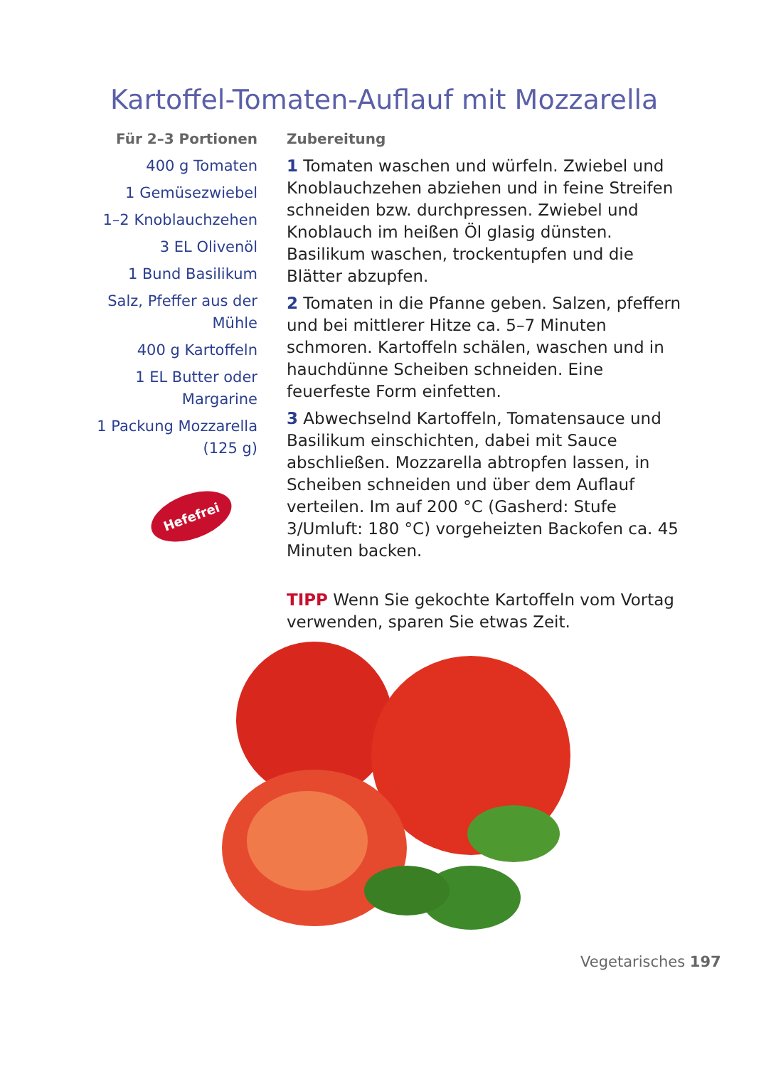Kartoffel-Tomaten-Auflauf mit Mozzarella
Für 2–3 Portionen
400 g Tomaten
1 Gemüsezwiebel
1–2 Knoblauchzehen
3 EL Olivenöl
1 Bund Basilikum
Salz, Pfeffer aus der Mühle
400 g Kartoffeln
1 EL Butter oder Margarine
1 Packung Mozzarella (125 g)
Hefefrei
Zubereitung
1 Tomaten waschen und würfeln. Zwiebel und Knoblauchzehen abziehen und in feine Streifen schneiden bzw. durchpressen. Zwiebel und Knoblauch im heißen Öl glasig dünsten. Basilikum waschen, trockentupfen und die Blätter abzupfen.
2 Tomaten in die Pfanne geben. Salzen, pfeffern und bei mittlerer Hitze ca. 5–7 Minuten schmoren. Kartoffeln schälen, waschen und in hauchdünne Scheiben schneiden. Eine feuerfeste Form einfetten.
3 Abwechselnd Kartoffeln, Tomatensauce und Basilikum einschichten, dabei mit Sauce abschließen. Mozzarella abtropfen lassen, in Scheiben schneiden und über dem Auflauf verteilen. Im auf 200 °C (Gasherd: Stufe 3/Umluft: 180 °C) vorgeheizten Backofen ca. 45 Minuten backen.
TIPP Wenn Sie gekochte Kartoffeln vom Vortag verwenden, sparen Sie etwas Zeit.
Vegetarisches 197